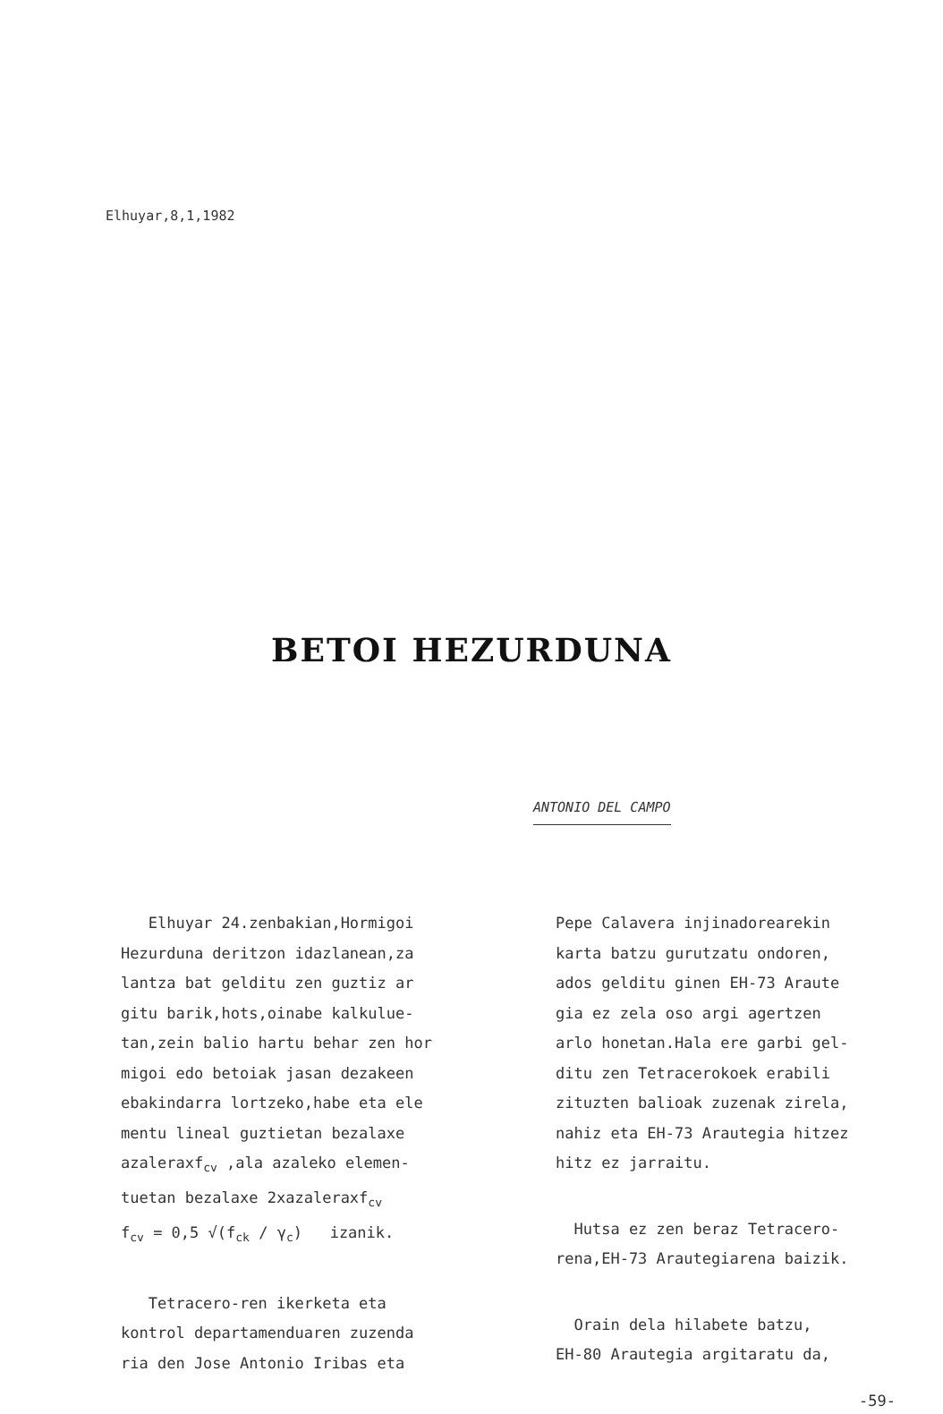Elhuyar,8,1,1982
BETOI HEZURDUNA
ANTONIO DEL CAMPO
Elhuyar 24.zenbakian,Hormigoi
Hezurduna deritzon idazlanean,za
lantza bat gelditu zen guztiz ar
gitu barik,hots,oinabe kalkulue-
tan,zein balio hartu behar zen hor
migoi edo betoiak jasan dezakeen
ebakindarra lortzeko,habe eta ele
mentu lineal guztietan bezalaxe
azaleraxf<sub>cv</sub> ,ala azaleko elemen-
tuetan bezalaxe 2xazaleraxf<sub>cv</sub>
f<sub>cv</sub> = 0,5 √(f<sub>ck</sub> / γ<sub>c</sub>) izanik.
Tetracero-ren ikerketa eta
kontrol departamenduaren zuzenda
ria den Jose Antonio Iribas eta
Pepe Calavera injinadorearekin
karta batzu gurutzatu ondoren,
ados gelditu ginen EH-73 Araute
gia ez zela oso argi agertzen
arlo honetan.Hala ere garbi gel-
ditu zen Tetracerokoek erabili
zituzten balioak zuzenak zirela,
nahiz eta EH-73 Arautegia hitzez
hitz ez jarraitu.
Hutsa ez zen beraz Tetracero-
rena,EH-73 Arautegiarena baizik.
Orain dela hilabete batzu,
EH-80 Arautegia argitaratu da,
-59-